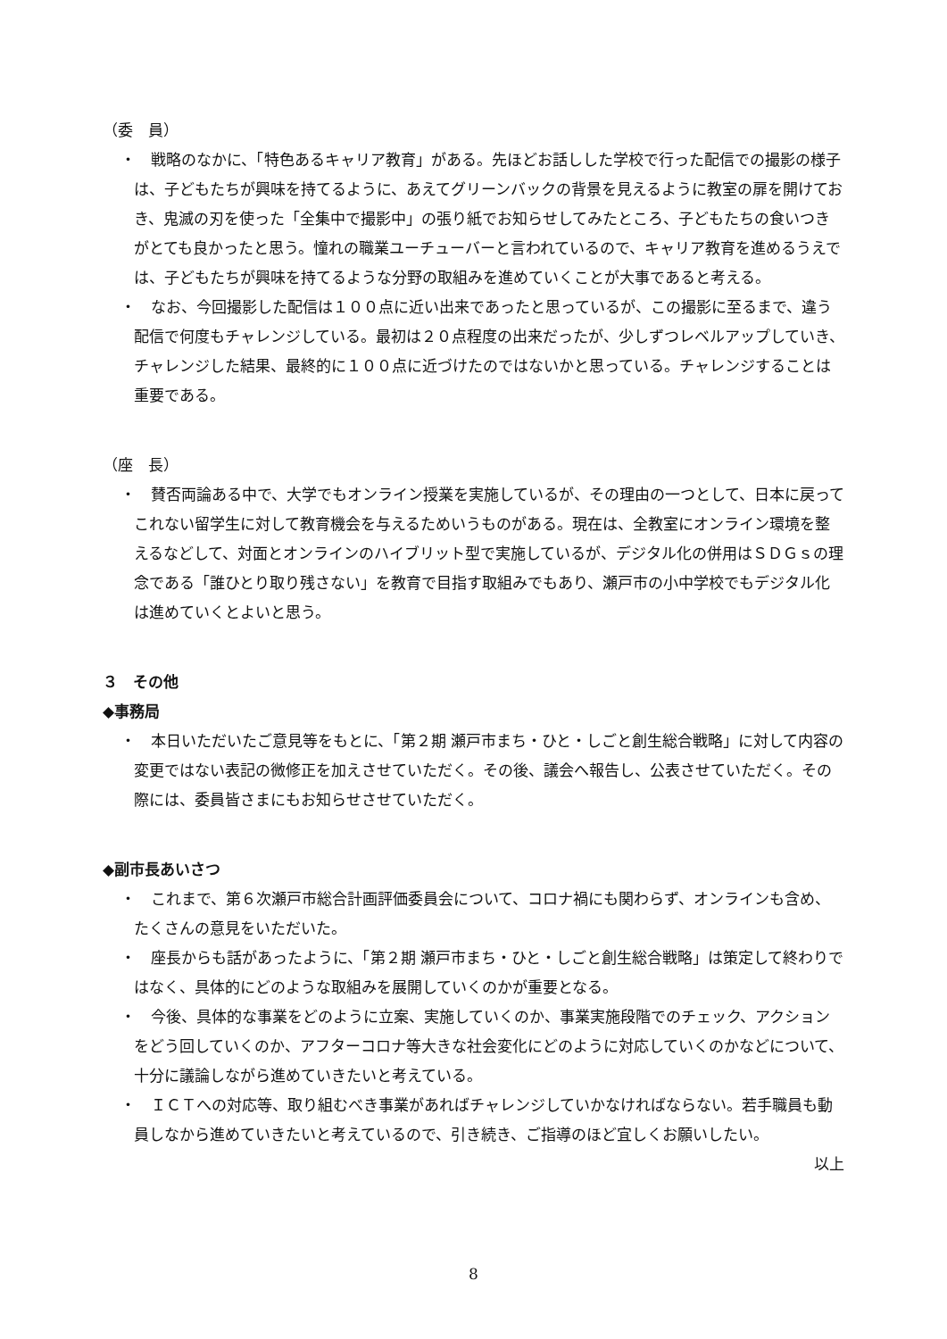（委　員）
・　戦略のなかに、「特色あるキャリア教育」がある。先ほどお話しした学校で行った配信での撮影の様子は、子どもたちが興味を持てるように、あえてグリーンバックの背景を見えるように教室の扉を開けておき、鬼滅の刃を使った「全集中で撮影中」の張り紙でお知らせしてみたところ、子どもたちの食いつきがとても良かったと思う。憧れの職業ユーチューバーと言われているので、キャリア教育を進めるうえでは、子どもたちが興味を持てるような分野の取組みを進めていくことが大事であると考える。
・　なお、今回撮影した配信は１００点に近い出来であったと思っているが、この撮影に至るまで、違う配信で何度もチャレンジしている。最初は２０点程度の出来だったが、少しずつレベルアップしていき、チャレンジした結果、最終的に１００点に近づけたのではないかと思っている。チャレンジすることは重要である。
（座　長）
・　賛否両論ある中で、大学でもオンライン授業を実施しているが、その理由の一つとして、日本に戻ってこれない留学生に対して教育機会を与えるためいうものがある。現在は、全教室にオンライン環境を整えるなどして、対面とオンラインのハイブリット型で実施しているが、デジタル化の併用はＳＤＧｓの理念である「誰ひとり取り残さない」を教育で目指す取組みでもあり、瀬戸市の小中学校でもデジタル化は進めていくとよいと思う。
３　その他
◆事務局
・　本日いただいたご意見等をもとに、「第２期 瀬戸市まち・ひと・しごと創生総合戦略」に対して内容の変更ではない表記の微修正を加えさせていただく。その後、議会へ報告し、公表させていただく。その際には、委員皆さまにもお知らせさせていただく。
◆副市長あいさつ
・　これまで、第６次瀬戸市総合計画評価委員会について、コロナ禍にも関わらず、オンラインも含め、たくさんの意見をいただいた。
・　座長からも話があったように、「第２期 瀬戸市まち・ひと・しごと創生総合戦略」は策定して終わりではなく、具体的にどのような取組みを展開していくのかが重要となる。
・　今後、具体的な事業をどのように立案、実施していくのか、事業実施段階でのチェック、アクションをどう回していくのか、アフターコロナ等大きな社会変化にどのように対応していくのかなどについて、十分に議論しながら進めていきたいと考えている。
・　ＩＣＴへの対応等、取り組むべき事業があればチャレンジしていかなければならない。若手職員も動員しなから進めていきたいと考えているので、引き続き、ご指導のほど宜しくお願いしたい。
以上
8